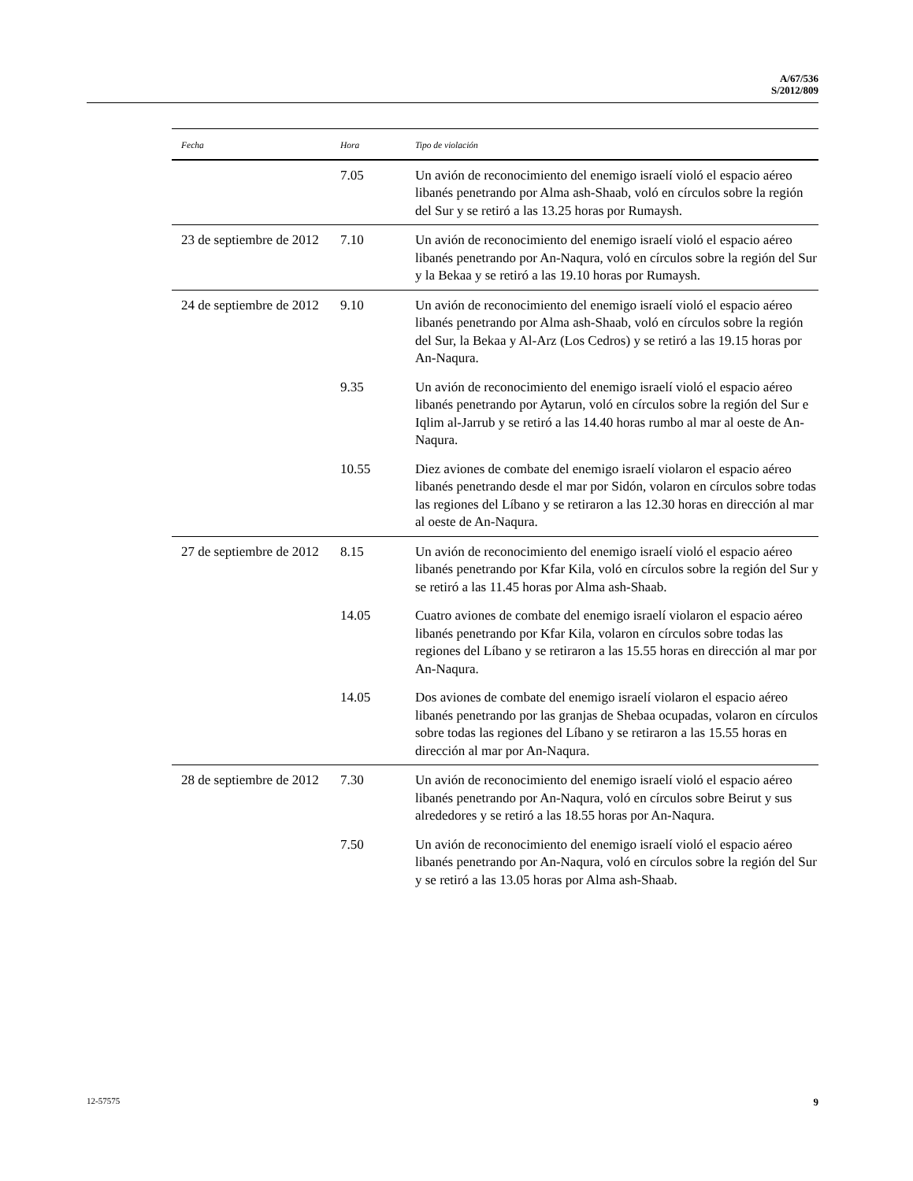A/67/536
S/2012/809
| Fecha | Hora | Tipo de violación |
| --- | --- | --- |
| | 7.05 | Un avión de reconocimiento del enemigo israelí violó el espacio aéreo libanés penetrando por Alma ash-Shaab, voló en círculos sobre la región del Sur y se retiró a las 13.25 horas por Rumaysh. |
| 23 de septiembre de 2012 | 7.10 | Un avión de reconocimiento del enemigo israelí violó el espacio aéreo libanés penetrando por An-Naqura, voló en círculos sobre la región del Sur y la Bekaa y se retiró a las 19.10 horas por Rumaysh. |
| 24 de septiembre de 2012 | 9.10 | Un avión de reconocimiento del enemigo israelí violó el espacio aéreo libanés penetrando por Alma ash-Shaab, voló en círculos sobre la región del Sur, la Bekaa y Al-Arz (Los Cedros) y se retiró a las 19.15 horas por An-Naqura. |
| | 9.35 | Un avión de reconocimiento del enemigo israelí violó el espacio aéreo libanés penetrando por Aytarun, voló en círculos sobre la región del Sur e Iqlim al-Jarrub y se retiró a las 14.40 horas rumbo al mar al oeste de An-Naqura. |
| | 10.55 | Diez aviones de combate del enemigo israelí violaron el espacio aéreo libanés penetrando desde el mar por Sidón, volaron en círculos sobre todas las regiones del Líbano y se retiraron a las 12.30 horas en dirección al mar al oeste de An-Naqura. |
| 27 de septiembre de 2012 | 8.15 | Un avión de reconocimiento del enemigo israelí violó el espacio aéreo libanés penetrando por Kfar Kila, voló en círculos sobre la región del Sur y se retiró a las 11.45 horas por Alma ash-Shaab. |
| | 14.05 | Cuatro aviones de combate del enemigo israelí violaron el espacio aéreo libanés penetrando por Kfar Kila, volaron en círculos sobre todas las regiones del Líbano y se retiraron a las 15.55 horas en dirección al mar por An-Naqura. |
| | 14.05 | Dos aviones de combate del enemigo israelí violaron el espacio aéreo libanés penetrando por las granjas de Shebaa ocupadas, volaron en círculos sobre todas las regiones del Líbano y se retiraron a las 15.55 horas en dirección al mar por An-Naqura. |
| 28 de septiembre de 2012 | 7.30 | Un avión de reconocimiento del enemigo israelí violó el espacio aéreo libanés penetrando por An-Naqura, voló en círculos sobre Beirut y sus alrededores y se retiró a las 18.55 horas por An-Naqura. |
| | 7.50 | Un avión de reconocimiento del enemigo israelí violó el espacio aéreo libanés penetrando por An-Naqura, voló en círculos sobre la región del Sur y se retiró a las 13.05 horas por Alma ash-Shaab. |
12-57575 9